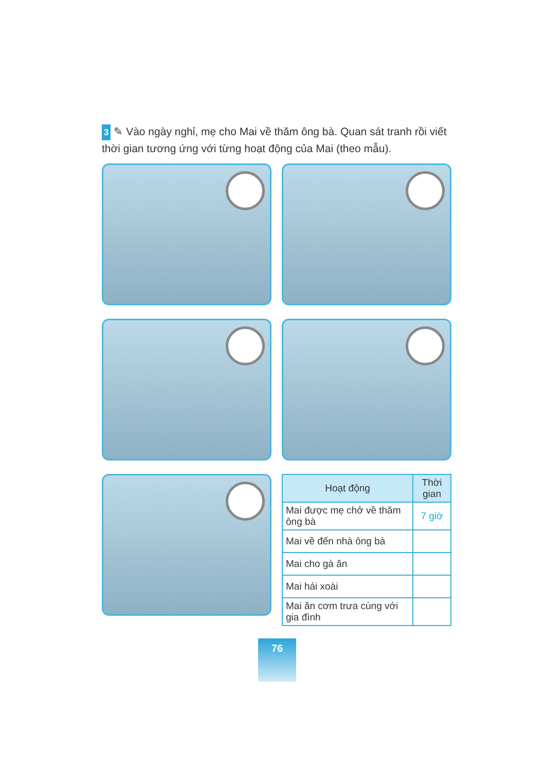3 ✎ Vào ngày nghỉ, mẹ cho Mai về thăm ông bà. Quan sát tranh rồi viết thời gian tương ứng với từng hoạt động của Mai (theo mẫu).
| Hoạt động | Thời gian |
| --- | --- |
| Mai được mẹ chở về thăm ông bà | 7 giờ |
| Mai về đến nhà ông bà | |
| Mai cho gà ăn | |
| Mai hái xoài | |
| Mai ăn cơm trưa cùng với gia đình | |
76